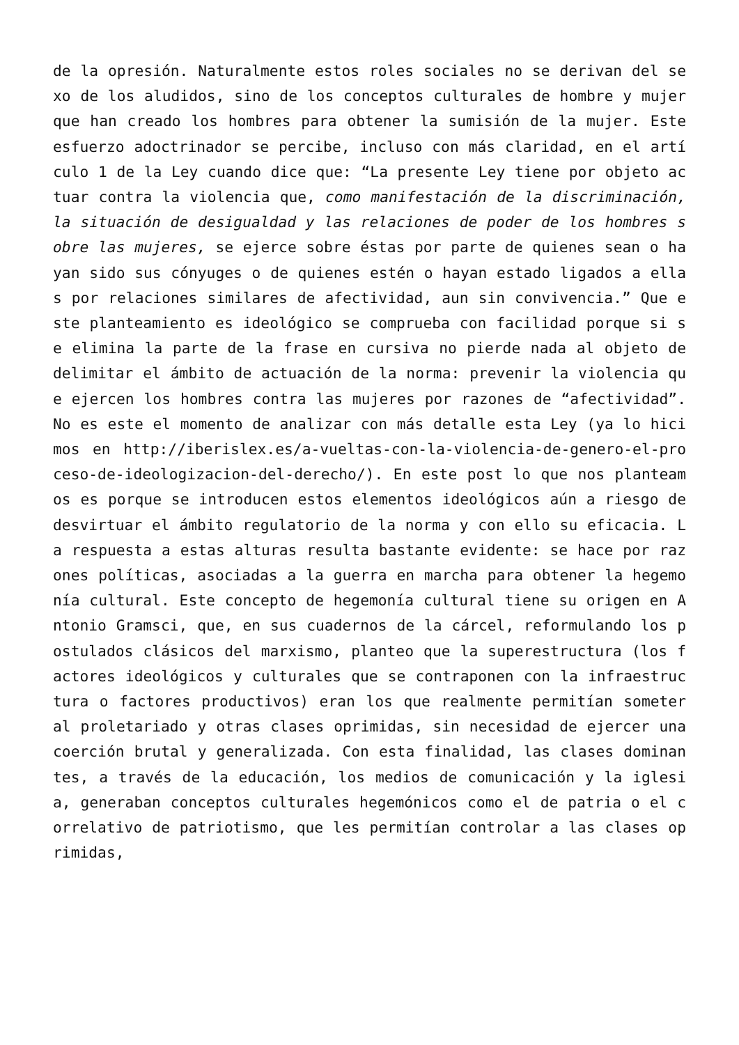de la opresión. Naturalmente estos roles sociales no se derivan del sexo de los aludidos, sino de los conceptos culturales de hombre y mujer que han creado los hombres para obtener la sumisión de la mujer. Este esfuerzo adoctrinador se percibe, incluso con más claridad, en el artículo 1 de la Ley cuando dice que: “La presente Ley tiene por objeto actuar contra la violencia que, como manifestación de la discriminación, la situación de desigualdad y las relaciones de poder de los hombres sobre las mujeres, se ejerce sobre éstas por parte de quienes sean o hayan sido sus cónyuges o de quienes estén o hayan estado ligados a ellas por relaciones similares de afectividad, aun sin convivencia.” Que este planteamiento es ideológico se comprueba con facilidad porque si se elimina la parte de la frase en cursiva no pierde nada al objeto de delimitar el ámbito de actuación de la norma: prevenir la violencia que ejercen los hombres contra las mujeres por razones de “afectividad”. No es este el momento de analizar con más detalle esta Ley (ya lo hicimos en http://iberislex.es/a-vueltas-con-la-violencia-de-genero-el-proceso-de-ideologizacion-del-derecho/). En este post lo que nos planteamos es porque se introducen estos elementos ideológicos aún a riesgo de desvirtuar el ámbito regulatorio de la norma y con ello su eficacia. La respuesta a estas alturas resulta bastante evidente: se hace por razones políticas, asociadas a la guerra en marcha para obtener la hegemonía cultural. Este concepto de hegemonía cultural tiene su origen en Antonio Gramsci, que, en sus cuadernos de la cárcel, reformulando los postulados clásicos del marxismo, planteo que la superestructura (los factores ideológicos y culturales que se contraponen con la infraestructura o factores productivos) eran los que realmente permitían someter al proletariado y otras clases oprimidas, sin necesidad de ejercer una coerción brutal y generalizada. Con esta finalidad, las clases dominantes, a través de la educación, los medios de comunicación y la iglesia, generaban conceptos culturales hegemónicos como el de patria o el correlativo de patriotismo, que les permitían controlar a las clases oprimidas,